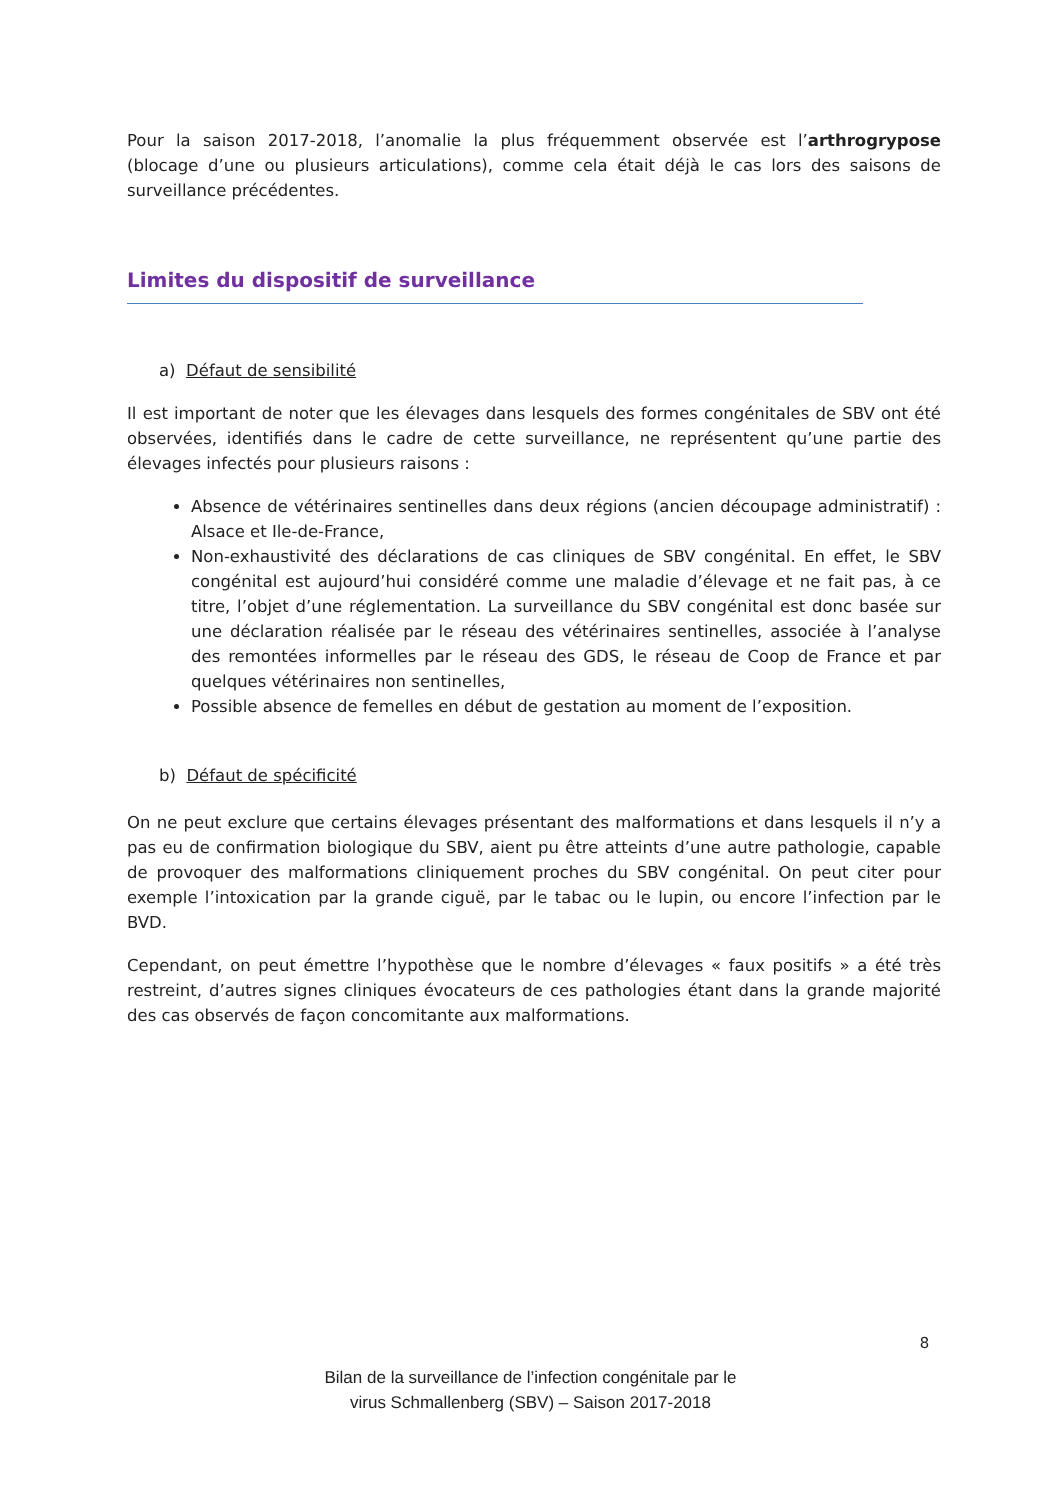Pour la saison 2017-2018, l’anomalie la plus fréquemment observée est l’arthrogrypose (blocage d’une ou plusieurs articulations), comme cela était déjà le cas lors des saisons de surveillance précédentes.
Limites du dispositif de surveillance
a) Défaut de sensibilité
Il est important de noter que les élevages dans lesquels des formes congénitales de SBV ont été observées, identifiés dans le cadre de cette surveillance, ne représentent qu’une partie des élevages infectés pour plusieurs raisons :
Absence de vétérinaires sentinelles dans deux régions (ancien découpage administratif) : Alsace et Ile-de-France,
Non-exhaustivité des déclarations de cas cliniques de SBV congénital. En effet, le SBV congénital est aujourd’hui considéré comme une maladie d’élevage et ne fait pas, à ce titre, l’objet d’une réglementation. La surveillance du SBV congénital est donc basée sur une déclaration réalisée par le réseau des vétérinaires sentinelles, associée à l’analyse des remontées informelles par le réseau des GDS, le réseau de Coop de France et par quelques vétérinaires non sentinelles,
Possible absence de femelles en début de gestation au moment de l’exposition.
b) Défaut de spécificité
On ne peut exclure que certains élevages présentant des malformations et dans lesquels il n’y a pas eu de confirmation biologique du SBV, aient pu être atteints d’une autre pathologie, capable de provoquer des malformations cliniquement proches du SBV congénital. On peut citer pour exemple l’intoxication par la grande ciguë, par le tabac ou le lupin, ou encore l’infection par le BVD.
Cependant, on peut émettre l’hypothèse que le nombre d’élevages « faux positifs » a été très restreint, d’autres signes cliniques évocateurs de ces pathologies étant dans la grande majorité des cas observés de façon concomitante aux malformations.
8
Bilan de la surveillance de l’infection congénitale par le
virus Schmallenberg (SBV) – Saison 2017-2018